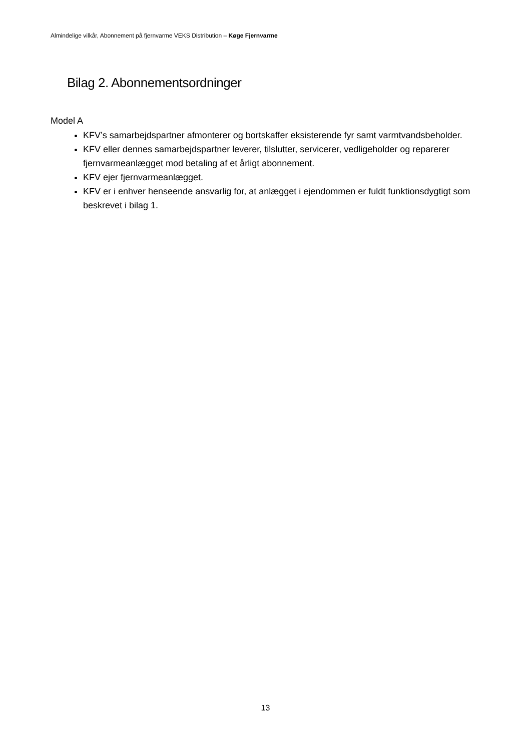Almindelige vilkår, Abonnement på fjernvarme VEKS Distribution – Køge Fjernvarme
Bilag 2. Abonnementsordninger
Model A
KFV’s samarbejdspartner afmonterer og bortskaffer eksisterende fyr samt varmtvandsbeholder.
KFV eller dennes samarbejdspartner leverer, tilslutter, servicerer, vedligeholder og reparerer fjernvarmeanlægget mod betaling af et årligt abonnement.
KFV ejer fjernvarmeanlægget.
KFV er i enhver henseende ansvarlig for, at anlægget i ejendommen er fuldt funktionsdygtigt som beskrevet i bilag 1.
13